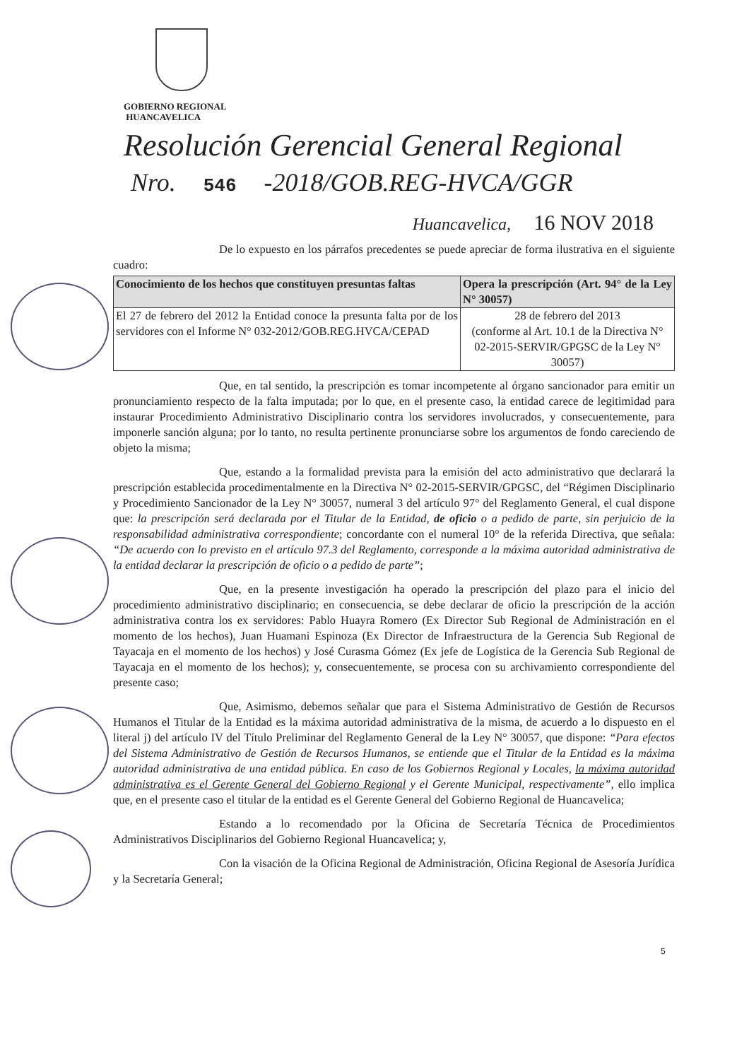GOBIERNO REGIONAL
HUANCAVELICA
Resolución Gerencial General Regional
Nro. 546 -2018/GOB.REG-HVCA/GGR
Huancavelica, 16 NOV 2018
De lo expuesto en los párrafos precedentes se puede apreciar de forma ilustrativa en el siguiente cuadro:
| Conocimiento de los hechos que constituyen presuntas faltas | Opera la prescripción (Art. 94° de la Ley N° 30057) |
| --- | --- |
| El 27 de febrero del 2012 la Entidad conoce la presunta falta por de los servidores con el Informe N° 032-2012/GOB.REG.HVCA/CEPAD | 28 de febrero del 2013 (conforme al Art. 10.1 de la Directiva N° 02-2015-SERVIR/GPGSC de la Ley N° 30057) |
Que, en tal sentido, la prescripción es tomar incompetente al órgano sancionador para emitir un pronunciamiento respecto de la falta imputada; por lo que, en el presente caso, la entidad carece de legitimidad para instaurar Procedimiento Administrativo Disciplinario contra los servidores involucrados, y consecuentemente, para imponerle sanción alguna; por lo tanto, no resulta pertinente pronunciarse sobre los argumentos de fondo careciendo de objeto la misma;
Que, estando a la formalidad prevista para la emisión del acto administrativo que declarará la prescripción establecida procedimentalmente en la Directiva N° 02-2015-SERVIR/GPGSC, del “Régimen Disciplinario y Procedimiento Sancionador de la Ley N° 30057, numeral 3 del artículo 97° del Reglamento General, el cual dispone que: la prescripción será declarada por el Titular de la Entidad, de oficio o a pedido de parte, sin perjuicio de la responsabilidad administrativa correspondiente; concordante con el numeral 10° de la referida Directiva, que señala: “De acuerdo con lo previsto en el artículo 97.3 del Reglamento, corresponde a la máxima autoridad administrativa de la entidad declarar la prescripción de oficio o a pedido de parte”;
Que, en la presente investigación ha operado la prescripción del plazo para el inicio del procedimiento administrativo disciplinario; en consecuencia, se debe declarar de oficio la prescripción de la acción administrativa contra los ex servidores: Pablo Huayra Romero (Ex Director Sub Regional de Administración en el momento de los hechos), Juan Huamani Espinoza (Ex Director de Infraestructura de la Gerencia Sub Regional de Tayacaja en el momento de los hechos) y José Curasma Gómez (Ex jefe de Logística de la Gerencia Sub Regional de Tayacaja en el momento de los hechos); y, consecuentemente, se procesa con su archivamiento correspondiente del presente caso;
Que, Asimismo, debemos señalar que para el Sistema Administrativo de Gestión de Recursos Humanos el Titular de la Entidad es la máxima autoridad administrativa de la misma, de acuerdo a lo dispuesto en el literal j) del artículo IV del Título Preliminar del Reglamento General de la Ley N° 30057, que dispone: “Para efectos del Sistema Administrativo de Gestión de Recursos Humanos, se entiende que el Titular de la Entidad es la máxima autoridad administrativa de una entidad pública. En caso de los Gobiernos Regional y Locales, la máxima autoridad administrativa es el Gerente General del Gobierno Regional y el Gerente Municipal, respectivamente”, ello implica que, en el presente caso el titular de la entidad es el Gerente General del Gobierno Regional de Huancavelica;
Estando a lo recomendado por la Oficina de Secretaría Técnica de Procedimientos Administrativos Disciplinarios del Gobierno Regional Huancavelica; y,
Con la visación de la Oficina Regional de Administración, Oficina Regional de Asesoría Jurídica y la Secretaría General;
5